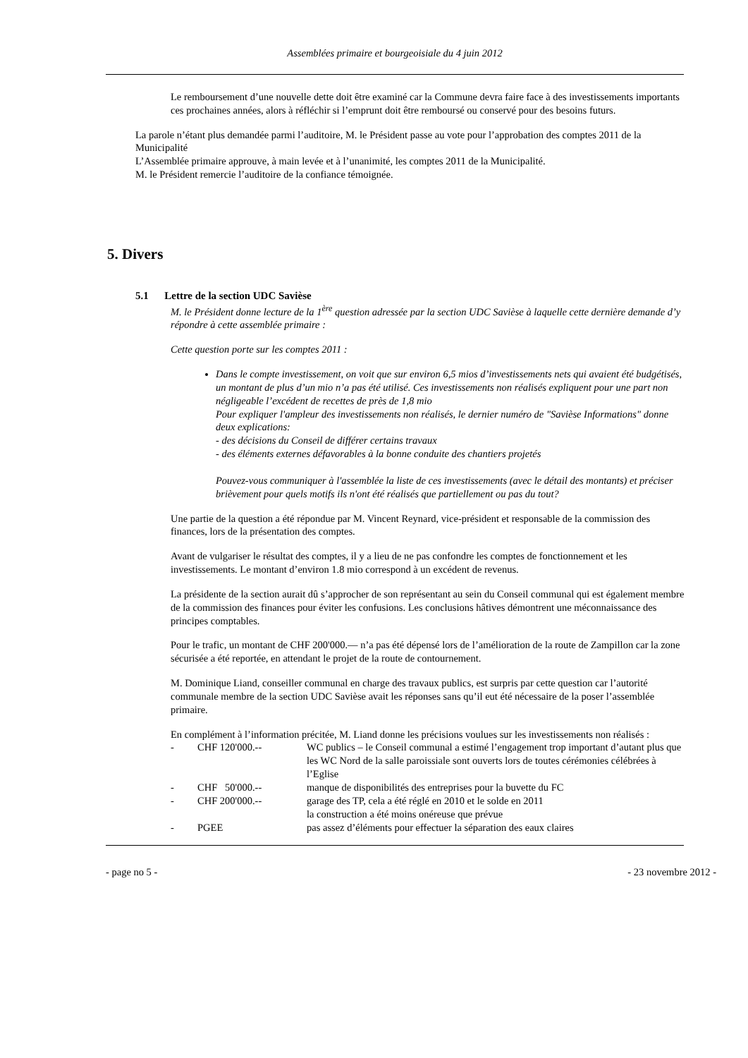Assemblées primaire et bourgeoisiale du 4 juin 2012
Le remboursement d’une nouvelle dette doit être examiné car la Commune devra faire face à des investissements importants ces prochaines années, alors à réfléchir si l’emprunt doit être remboursé ou conservé pour des besoins futurs.
La parole n’étant plus demandée parmi l’auditoire, M. le Président passe au vote pour l’approbation des comptes 2011 de la Municipalité
L’Assemblée primaire approuve, à main levée et à l’unanimité, les comptes 2011 de la Municipalité.
M. le Président remercie l’auditoire de la confiance témoignée.
5. Divers
5.1 Lettre de la section UDC Savièse
M. le Président donne lecture de la 1<sup>ère</sup> question adressée par la section UDC Savièse à laquelle cette dernière demande d’y répondre à cette assemblée primaire :
Cette question porte sur les comptes 2011 :
Dans le compte investissement, on voit que sur environ 6,5 mios d’investissements nets qui avaient été budgétisés, un montant de plus d’un mio n’a pas été utilisé. Ces investissements non réalisés expliquent pour une part non négligeable l’excédent de recettes de près de 1,8 mio
Pour expliquer l'ampleur des investissements non réalisés, le dernier numéro de "Savièse Informations" donne deux explications:
- des décisions du Conseil de différer certains travaux
- des éléments externes défavorables à la bonne conduite des chantiers projetés
Pouvez-vous communiquer à l'assemblée la liste de ces investissements (avec le détail des montants) et préciser brièvement pour quels motifs ils n'ont été réalisés que partiellement ou pas du tout?
Une partie de la question a été répondue par M. Vincent Reynard, vice-président et responsable de la commission des finances, lors de la présentation des comptes.
Avant de vulgariser le résultat des comptes, il y a lieu de ne pas confondre les comptes de fonctionnement et les investissements. Le montant d’environ 1.8 mio correspond à un excédent de revenus.
La présidente de la section aurait dû s’approcher de son représentant au sein du Conseil communal qui est également membre de la commission des finances pour éviter les confusions. Les conclusions hâtives démontrent une méconnaissance des principes comptables.
Pour le trafic, un montant de CHF 200'000.— n’a pas été dépensé lors de l’amélioration de la route de Zampillon car la zone sécurisée a été reportée, en attendant le projet de la route de contournement.
M. Dominique Liand, conseiller communal en charge des travaux publics, est surpris par cette question car l’autorité communale membre de la section UDC Savièse avait les réponses sans qu’il eut été nécessaire de la poser l’assemblée primaire.
En complément à l’information précitée, M. Liand donne les précisions voulues sur les investissements non réalisés :
- CHF 120'000.-- WC publics – le Conseil communal a estimé l’engagement trop important d’autant plus que les WC Nord de la salle paroissiale sont ouverts lors de toutes cérémonies célébrées à l’Eglise
- CHF 50'000.-- manque de disponibilités des entreprises pour la buvette du FC
- CHF 200'000.-- garage des TP, cela a été réglé en 2010 et le solde en 2011
la construction a été moins onéreuse que prévue
- PGEE pas assez d’éléments pour effectuer la séparation des eaux claires
- page no 5 - - 23 novembre 2012 -